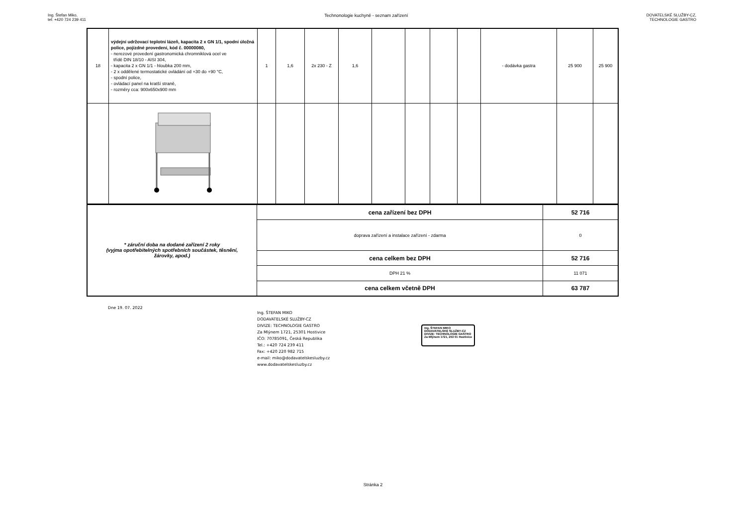Ing. Štefan Miko,
tel: +420 724 239 411
Technonologie kuchyně - seznam zařízení
DOVATELSKÉ SLUŽBY-CZ,
TECHNOLOGIE GASTRO
| 18 | výdejní udržovací teplotní lázeň, kapacita 2 x GN 1/1, spodní úložná police, pojízdné provedení, kód č. 00000080, - nerezové provedení gastronomická chromniklová ocel ve třídě DIN 18/10 - AISI 304, - kapacita 2 x GN 1/1 - hloubka 200 mm, - 2 x oddělené termostatické ovládání od +30 do +90 °C, - spodní police, - ovládací panel na kratší straně, - rozměry cca: 900x650x900 mm | 1 | 1,6 | 2x 230 - Z | 1,6 | | | | | - dodávka gastra | 25 900 | 25 900 |
| * záruční doba na dodané zařízení 2 roky (vyjma opotřebitelných spotřebních součástek, těsnění, žárovky, apod.) | cena zařízení bez DPH | 52 716 |
| | doprava zařízení a instalace zařízení - zdarma | 0 |
| | cena celkem bez DPH | 52 716 |
| | DPH 21 % | 11 071 |
| | cena celkem včetně DPH | 63 787 |
Dne 19. 07. 2022
Ing. ŠTEFAN MIKO
DODAVATELSKÉ SLUŽBY-CZ
DIVIZE: TECHNOLOGIE GASTRO
Za Mlýnem 1721, 25301 Hostivice
IČO: 70785091, Česká Republika
Tel.: +420 724 239 411
Fax: +420 220 982 715
e-mail: miko@dodavatelskesluzby.cz
www.dodavatelskesluzby.cz
Ing. ŠTEFAN MIKO
DODAVATELSKÉ SLUŽBY-CZ
DIVIZE: TECHNOLOGIE GASTRO
Za Mlýnem 1721, 253 01 Hostivice
Stránka 2